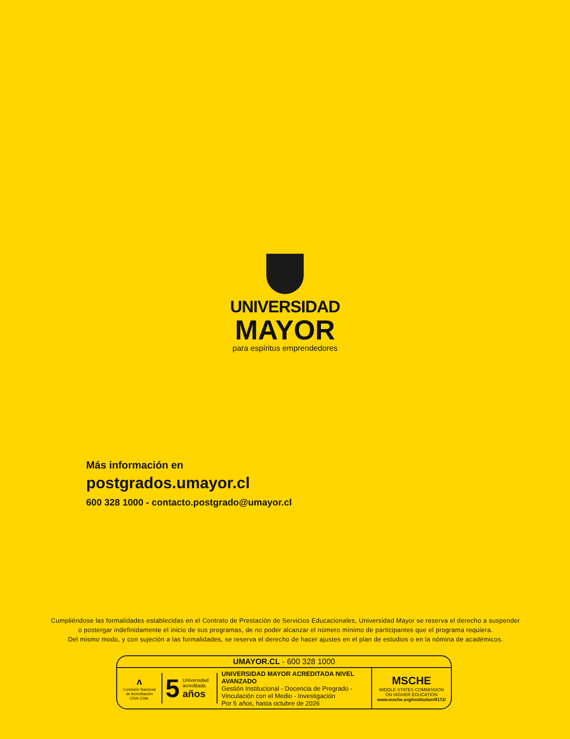UNIVERSIDAD
MAYOR
para espíritus emprendedores
Más información en
postgrados.umayor.cl
600 328 1000 - contacto.postgrado@umayor.cl
Cumpliéndose las formalidades establecidas en el Contrato de Prestación de Servicios Educacionales, Universidad Mayor se reserva el derecho a suspender
o postergar indefinidamente el inicio de sus programas, de no poder alcanzar el número mínimo de participantes que el programa requiera.
Del mismo modo, y con sujeción a las formalidades, se reserva el derecho de hacer ajustes en el plan de estudios o en la nómina de académicos.
UMAYOR.CL - 600 328 1000
ᴧ
Comisión Nacional
de Acreditación
CNA-Chile
5 Universidad
acreditada
años
UNIVERSIDAD MAYOR ACREDITADA NIVEL AVANZADO
Gestión Institucional - Docencia de Pregrado -
Vinculación con el Medio - Investigación
Por 5 años, hasta octubre de 2026
MSCHE
MIDDLE STATES COMMISSION
ON HIGHER EDUCATION
www.msche.org/institution/9172/